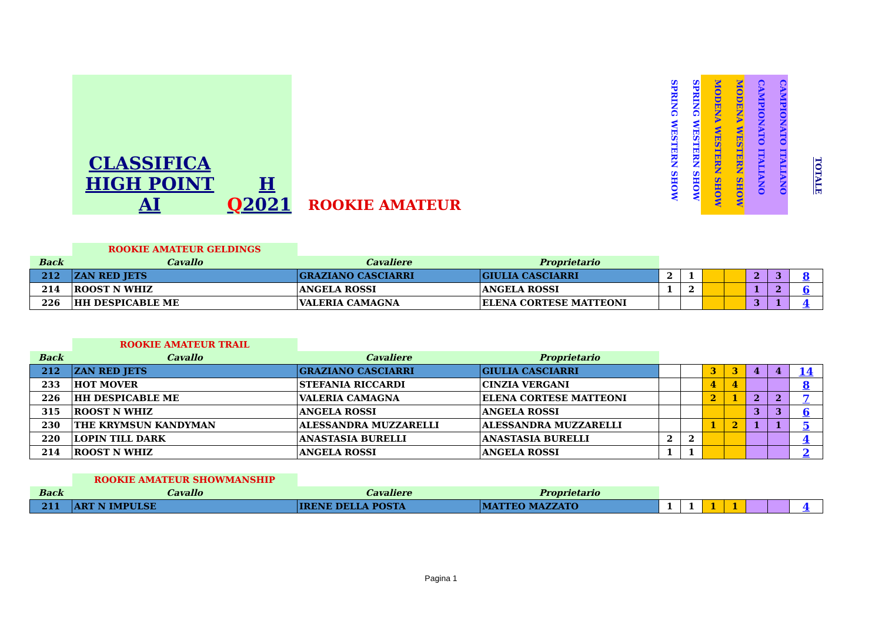CLASSIFICA HIGH POINT AI Q H 2021
ROOKIE AMATEUR
SPRING WESTERN SHOW
SPRING WESTERN SHOW
MODENA WESTERN SHOW
MODENA WESTERN SHOW
CAMPIONATO ITALIANO
CAMPIONATO ITALIANO
TOTALE
| | ROOKIE AMATEUR GELDINGS | | | | | | | | | |
| Back | Cavallo | Cavaliere | Proprietario | | | | | | | |
| 212 | ZAN RED JETS | GRAZIANO CASCIARRI | GIULIA CASCIARRI | 2 | 1 | | | 2 | 3 | 8 |
| 214 | ROOST N WHIZ | ANGELA ROSSI | ANGELA ROSSI | 1 | 2 | | | 1 | 2 | 6 |
| 226 | HH DESPICABLE ME | VALERIA CAMAGNA | ELENA CORTESE MATTEONI | | | | | 3 | 1 | 4 |
| | ROOKIE AMATEUR TRAIL | | | | | | | | | |
| Back | Cavallo | Cavaliere | Proprietario | | | | | | | |
| 212 | ZAN RED JETS | GRAZIANO CASCIARRI | GIULIA CASCIARRI | | | 3 | 3 | 4 | 4 | 14 |
| 233 | HOT MOVER | STEFANIA RICCARDI | CINZIA VERGANI | | | 4 | 4 | | | 8 |
| 226 | HH DESPICABLE ME | VALERIA CAMAGNA | ELENA CORTESE MATTEONI | | | 2 | 1 | 2 | 2 | 7 |
| 315 | ROOST N WHIZ | ANGELA ROSSI | ANGELA ROSSI | | | | | 3 | 3 | 6 |
| 230 | THE KRYMSUN KANDYMAN | ALESSANDRA MUZZARELLI | ALESSANDRA MUZZARELLI | | | 1 | 2 | 1 | 1 | 5 |
| 220 | LOPIN TILL DARK | ANASTASIA BURELLI | ANASTASIA BURELLI | 2 | 2 | | | | | 4 |
| 214 | ROOST N WHIZ | ANGELA ROSSI | ANGELA ROSSI | 1 | 1 | | | | | 2 |
| | ROOKIE AMATEUR SHOWMANSHIP | | | | | | | | | |
| Back | Cavallo | Cavaliere | Proprietario | | | | | | | |
| 211 | ART N IMPULSE | IRENE DELLA POSTA | MATTEO MAZZATO | 1 | 1 | 1 | 1 | | | 4 |
Pagina 1